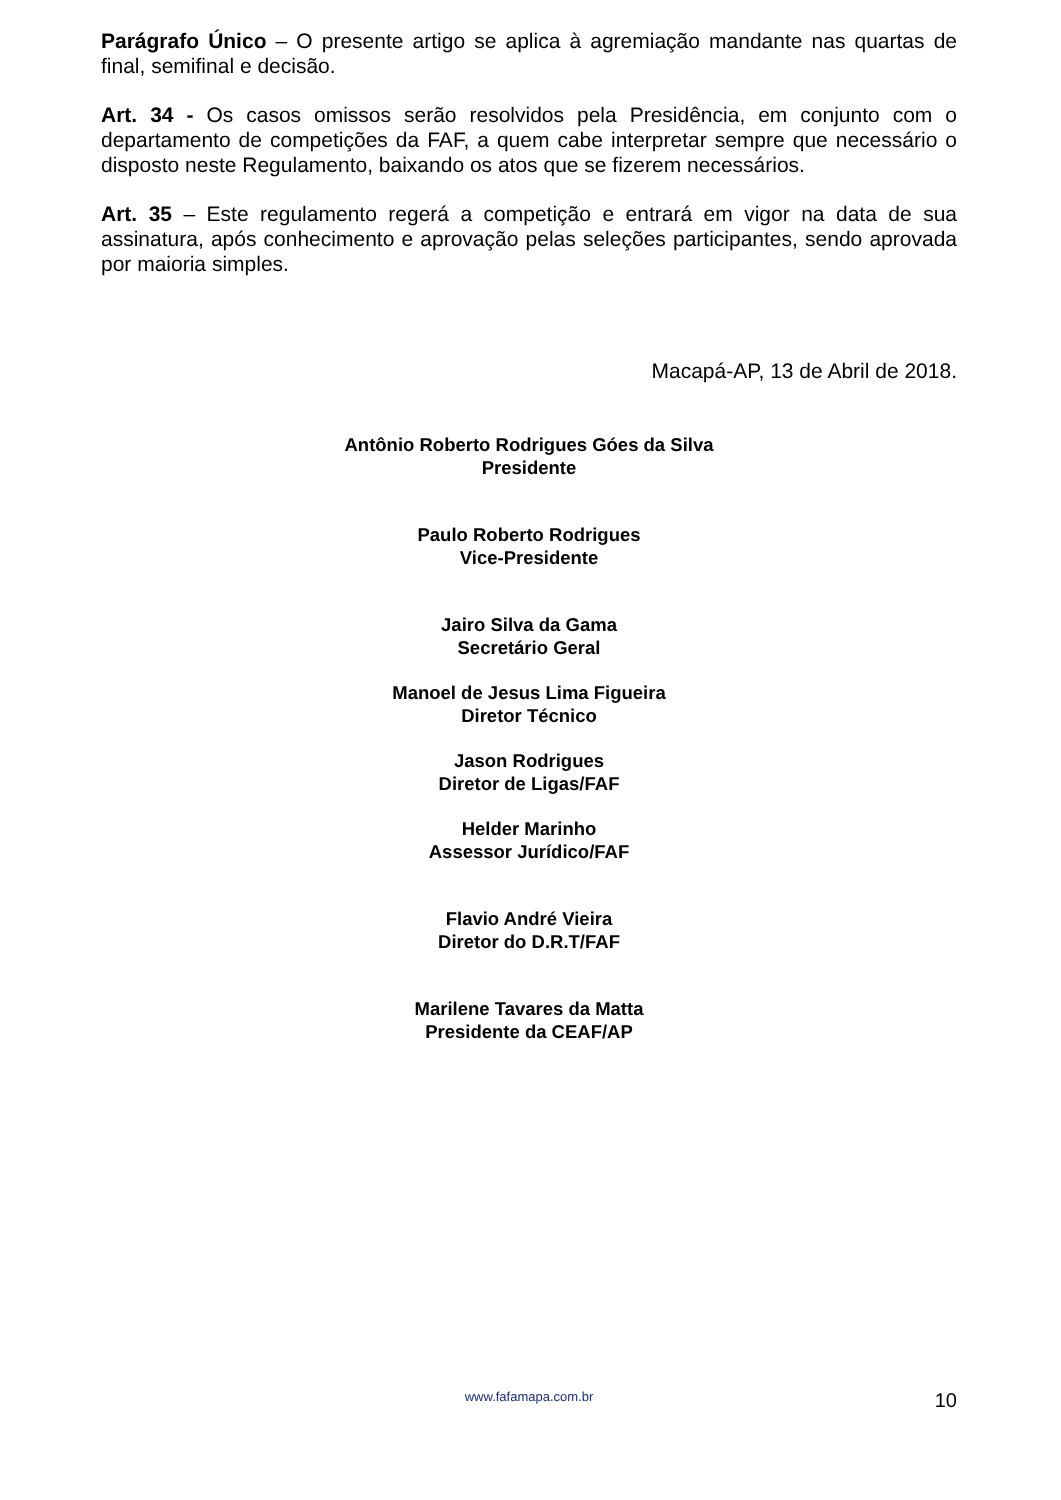Parágrafo Único – O presente artigo se aplica à agremiação mandante nas quartas de final, semifinal e decisão.
Art. 34 - Os casos omissos serão resolvidos pela Presidência, em conjunto com o departamento de competições da FAF, a quem cabe interpretar sempre que necessário o disposto neste Regulamento, baixando os atos que se fizerem necessários.
Art. 35 – Este regulamento regerá a competição e entrará em vigor na data de sua assinatura, após conhecimento e aprovação pelas seleções participantes, sendo aprovada por maioria simples.
Macapá-AP, 13 de Abril de 2018.
Antônio Roberto Rodrigues Góes da Silva
Presidente
Paulo Roberto Rodrigues
Vice-Presidente
Jairo Silva da Gama
Secretário Geral
Manoel de Jesus Lima Figueira
Diretor Técnico
Jason Rodrigues
Diretor de Ligas/FAF
Helder Marinho
Assessor Jurídico/FAF
Flavio André Vieira
Diretor do D.R.T/FAF
Marilene Tavares da Matta
Presidente da CEAF/AP
www.fafamapa.com.br
10